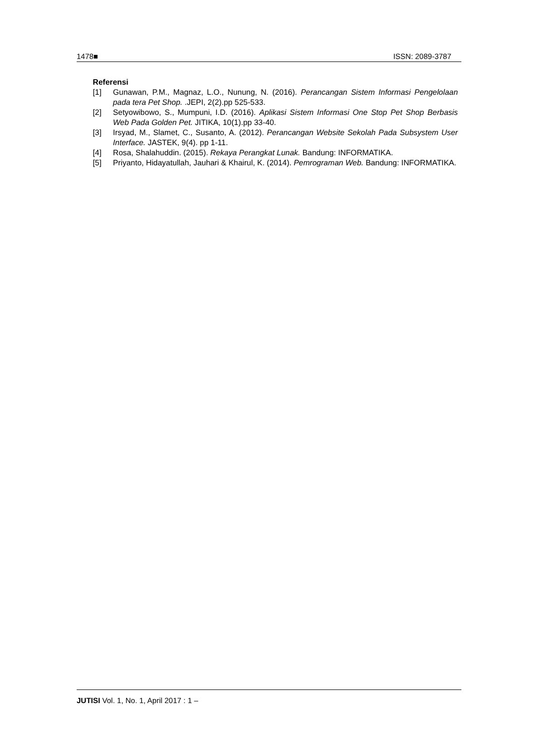1478■ ISSN: 2089-3787
Referensi
[1] Gunawan, P.M., Magnaz, L.O., Nunung, N. (2016). Perancangan Sistem Informasi Pengelolaan pada tera Pet Shop. .JEPI, 2(2).pp 525-533.
[2] Setyowibowo, S., Mumpuni, I.D. (2016). Aplikasi Sistem Informasi One Stop Pet Shop Berbasis Web Pada Golden Pet. JITIKA, 10(1).pp 33-40.
[3] Irsyad, M., Slamet, C., Susanto, A. (2012). Perancangan Website Sekolah Pada Subsystem User Interface. JASTEK, 9(4). pp 1-11.
[4] Rosa, Shalahuddin. (2015). Rekaya Perangkat Lunak. Bandung: INFORMATIKA.
[5] Priyanto, Hidayatullah, Jauhari & Khairul, K. (2014). Pemrograman Web. Bandung: INFORMATIKA.
JUTISI Vol. 1, No. 1, April 2017 : 1 –